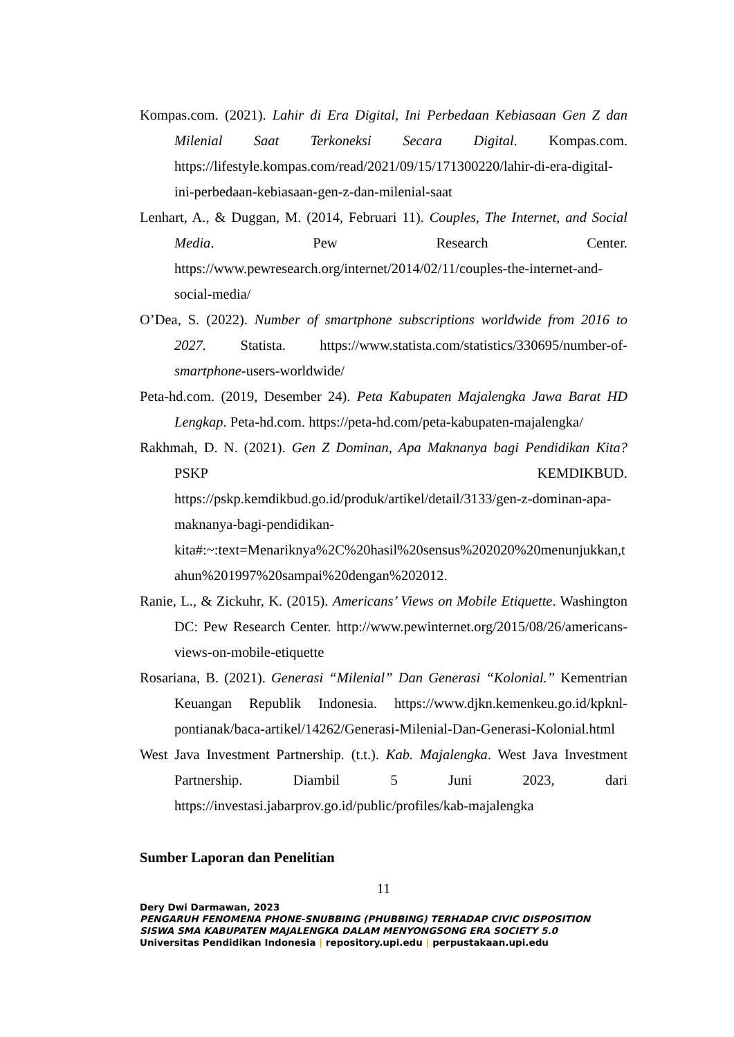Kompas.com. (2021). Lahir di Era Digital, Ini Perbedaan Kebiasaan Gen Z dan Milenial Saat Terkoneksi Secara Digital. Kompas.com. https://lifestyle.kompas.com/read/2021/09/15/171300220/lahir-di-era-digital-ini-perbedaan-kebiasaan-gen-z-dan-milenial-saat
Lenhart, A., & Duggan, M. (2014, Februari 11). Couples, The Internet, and Social Media. Pew Research Center. https://www.pewresearch.org/internet/2014/02/11/couples-the-internet-and-social-media/
O’Dea, S. (2022). Number of smartphone subscriptions worldwide from 2016 to 2027. Statista. https://www.statista.com/statistics/330695/number-of-smartphone-users-worldwide/
Peta-hd.com. (2019, Desember 24). Peta Kabupaten Majalengka Jawa Barat HD Lengkap. Peta-hd.com. https://peta-hd.com/peta-kabupaten-majalengka/
Rakhmah, D. N. (2021). Gen Z Dominan, Apa Maknanya bagi Pendidikan Kita? PSKP KEMDIKBUD. https://pskp.kemdikbud.go.id/produk/artikel/detail/3133/gen-z-dominan-apa-maknanya-bagi-pendidikan-kita#:~:text=Menariknya%2C%20hasil%20sensus%202020%20menunjukkan,tahun%201997%20sampai%20dengan%202012.
Ranie, L., & Zickuhr, K. (2015). Americans’ Views on Mobile Etiquette. Washington DC: Pew Research Center. http://www.pewinternet.org/2015/08/26/americans-views-on-mobile-etiquette
Rosariana, B. (2021). Generasi “Milenial” Dan Generasi “Kolonial.” Kementrian Keuangan Republik Indonesia. https://www.djkn.kemenkeu.go.id/kpknl-pontianak/baca-artikel/14262/Generasi-Milenial-Dan-Generasi-Kolonial.html
West Java Investment Partnership. (t.t.). Kab. Majalengka. West Java Investment Partnership. Diambil 5 Juni 2023, dari https://investasi.jabarprov.go.id/public/profiles/kab-majalengka
Sumber Laporan dan Penelitian
11
Dery Dwi Darmawan, 2023
PENGARUH FENOMENA PHONE-SNUBBING (PHUBBING) TERHADAP CIVIC DISPOSITION
SISWA SMA KABUPATEN MAJALENGKA DALAM MENYONGSONG ERA SOCIETY 5.0
Universitas Pendidikan Indonesia | repository.upi.edu | perpustakaan.upi.edu